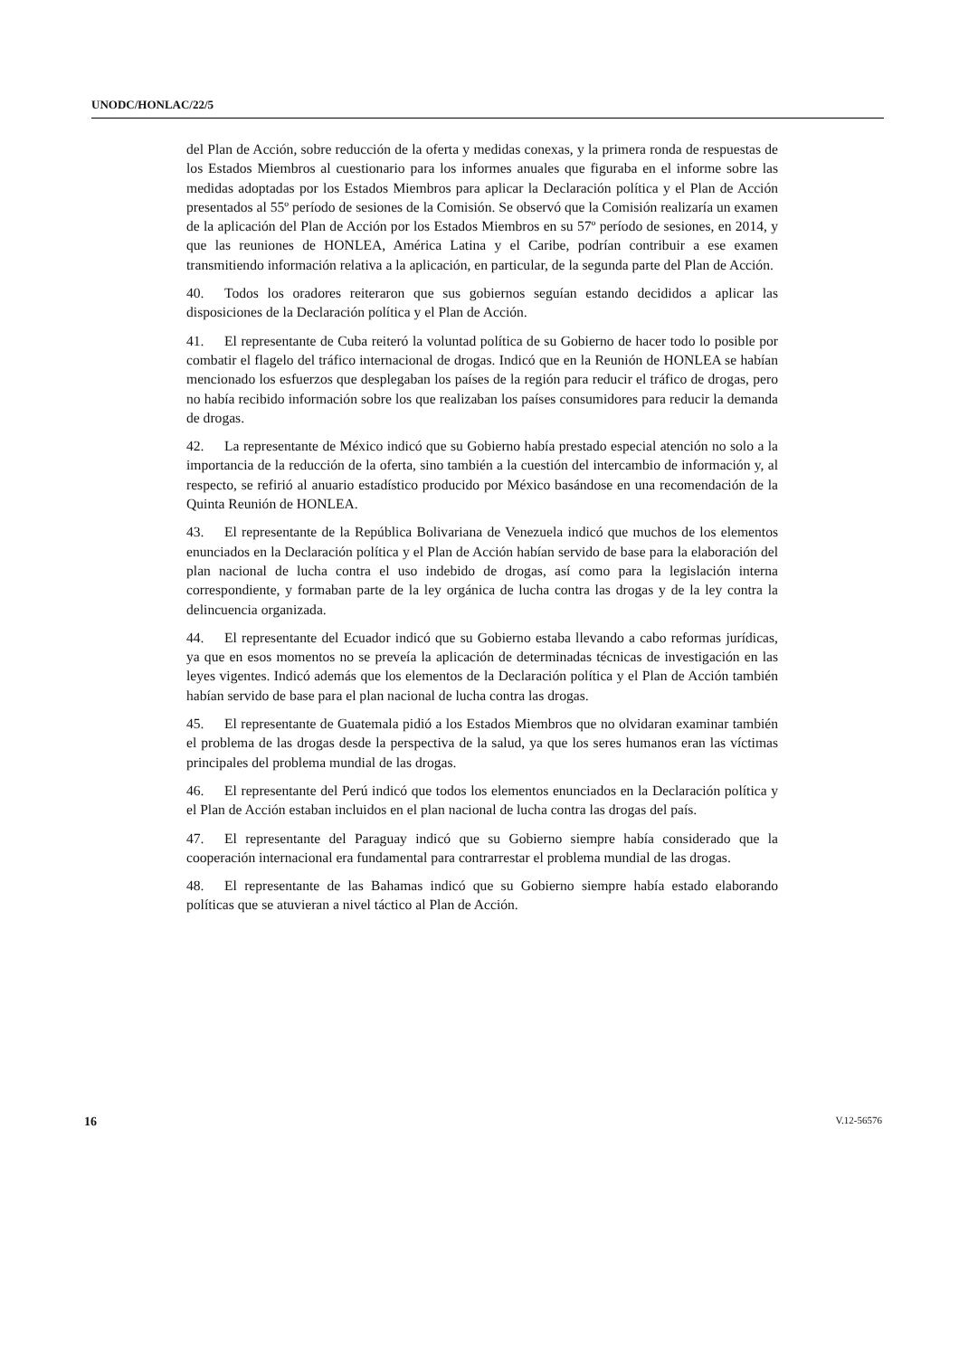UNODC/HONLAC/22/5
del Plan de Acción, sobre reducción de la oferta y medidas conexas, y la primera ronda de respuestas de los Estados Miembros al cuestionario para los informes anuales que figuraba en el informe sobre las medidas adoptadas por los Estados Miembros para aplicar la Declaración política y el Plan de Acción presentados al 55º período de sesiones de la Comisión. Se observó que la Comisión realizaría un examen de la aplicación del Plan de Acción por los Estados Miembros en su 57º período de sesiones, en 2014, y que las reuniones de HONLEA, América Latina y el Caribe, podrían contribuir a ese examen transmitiendo información relativa a la aplicación, en particular, de la segunda parte del Plan de Acción.
40. Todos los oradores reiteraron que sus gobiernos seguían estando decididos a aplicar las disposiciones de la Declaración política y el Plan de Acción.
41. El representante de Cuba reiteró la voluntad política de su Gobierno de hacer todo lo posible por combatir el flagelo del tráfico internacional de drogas. Indicó que en la Reunión de HONLEA se habían mencionado los esfuerzos que desplegaban los países de la región para reducir el tráfico de drogas, pero no había recibido información sobre los que realizaban los países consumidores para reducir la demanda de drogas.
42. La representante de México indicó que su Gobierno había prestado especial atención no solo a la importancia de la reducción de la oferta, sino también a la cuestión del intercambio de información y, al respecto, se refirió al anuario estadístico producido por México basándose en una recomendación de la Quinta Reunión de HONLEA.
43. El representante de la República Bolivariana de Venezuela indicó que muchos de los elementos enunciados en la Declaración política y el Plan de Acción habían servido de base para la elaboración del plan nacional de lucha contra el uso indebido de drogas, así como para la legislación interna correspondiente, y formaban parte de la ley orgánica de lucha contra las drogas y de la ley contra la delincuencia organizada.
44. El representante del Ecuador indicó que su Gobierno estaba llevando a cabo reformas jurídicas, ya que en esos momentos no se preveía la aplicación de determinadas técnicas de investigación en las leyes vigentes. Indicó además que los elementos de la Declaración política y el Plan de Acción también habían servido de base para el plan nacional de lucha contra las drogas.
45. El representante de Guatemala pidió a los Estados Miembros que no olvidaran examinar también el problema de las drogas desde la perspectiva de la salud, ya que los seres humanos eran las víctimas principales del problema mundial de las drogas.
46. El representante del Perú indicó que todos los elementos enunciados en la Declaración política y el Plan de Acción estaban incluidos en el plan nacional de lucha contra las drogas del país.
47. El representante del Paraguay indicó que su Gobierno siempre había considerado que la cooperación internacional era fundamental para contrarrestar el problema mundial de las drogas.
48. El representante de las Bahamas indicó que su Gobierno siempre había estado elaborando políticas que se atuvieran a nivel táctico al Plan de Acción.
16 V.12-56576